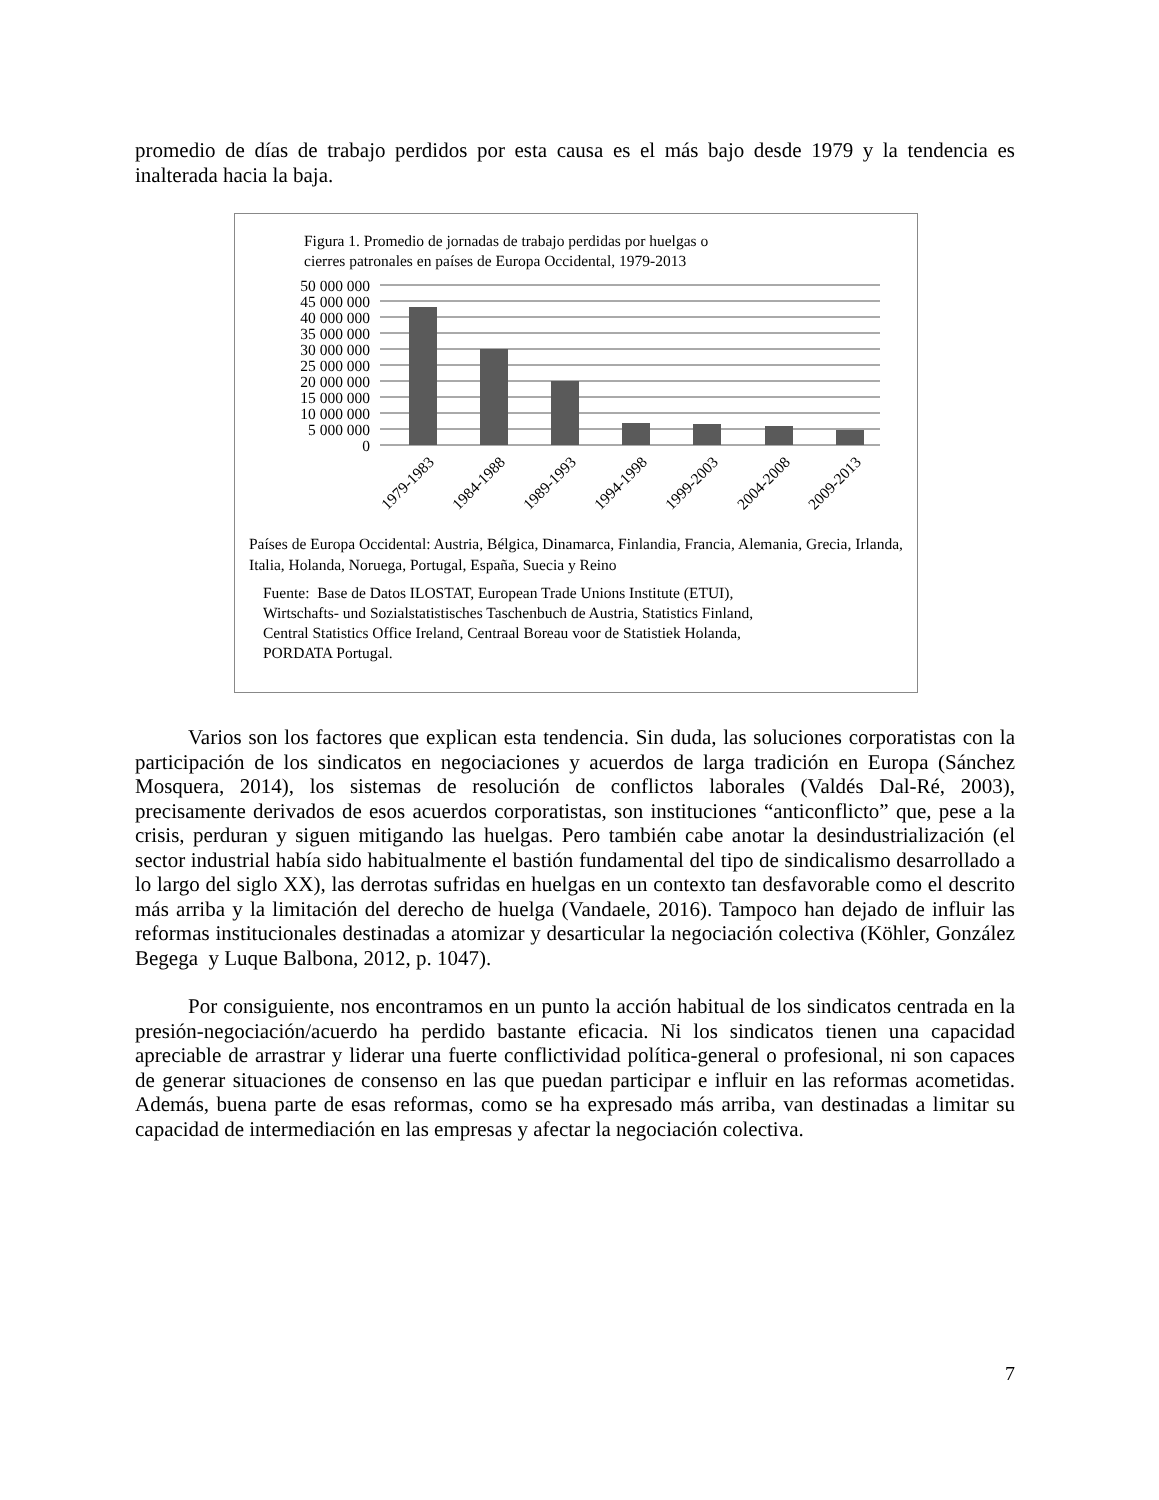promedio de días de trabajo perdidos por esta causa es el más bajo desde 1979 y la tendencia es inalterada hacia la baja.
Figura 1. Promedio de jornadas de trabajo perdidas por huelgas o
cierres patronales en países de Europa Occidental, 1979-2013
50 000 000
45 000 000
40 000 000
35 000 000
30 000 000
25 000 000
20 000 000
15 000 000
10 000 000
5 000 000
0
1979-1983
1984-1988
1989-1993
1994-1998
1999-2003
2004-2008
2009-2013
Países de Europa Occidental: Austria, Bélgica, Dinamarca, Finlandia, Francia, Alemania, Grecia, Irlanda, Italia, Holanda, Noruega, Portugal, España, Suecia y Reino
Fuente: Base de Datos ILOSTAT, European Trade Unions Institute (ETUI),
Wirtschafts- und Sozialstatistisches Taschenbuch de Austria, Statistics Finland,
Central Statistics Office Ireland, Centraal Boreau voor de Statistiek Holanda,
PORDATA Portugal.
Varios son los factores que explican esta tendencia. Sin duda, las soluciones corporatistas con la participación de los sindicatos en negociaciones y acuerdos de larga tradición en Europa (Sánchez Mosquera, 2014), los sistemas de resolución de conflictos laborales (Valdés Dal-Ré, 2003), precisamente derivados de esos acuerdos corporatistas, son instituciones “anticonflicto” que, pese a la crisis, perduran y siguen mitigando las huelgas. Pero también cabe anotar la desindustrialización (el sector industrial había sido habitualmente el bastión fundamental del tipo de sindicalismo desarrollado a lo largo del siglo XX), las derrotas sufridas en huelgas en un contexto tan desfavorable como el descrito más arriba y la limitación del derecho de huelga (Vandaele, 2016). Tampoco han dejado de influir las reformas institucionales destinadas a atomizar y desarticular la negociación colectiva (Köhler, González Begega y Luque Balbona, 2012, p. 1047).
Por consiguiente, nos encontramos en un punto la acción habitual de los sindicatos centrada en la presión-negociación/acuerdo ha perdido bastante eficacia. Ni los sindicatos tienen una capacidad apreciable de arrastrar y liderar una fuerte conflictividad política-general o profesional, ni son capaces de generar situaciones de consenso en las que puedan participar e influir en las reformas acometidas. Además, buena parte de esas reformas, como se ha expresado más arriba, van destinadas a limitar su capacidad de intermediación en las empresas y afectar la negociación colectiva.
7